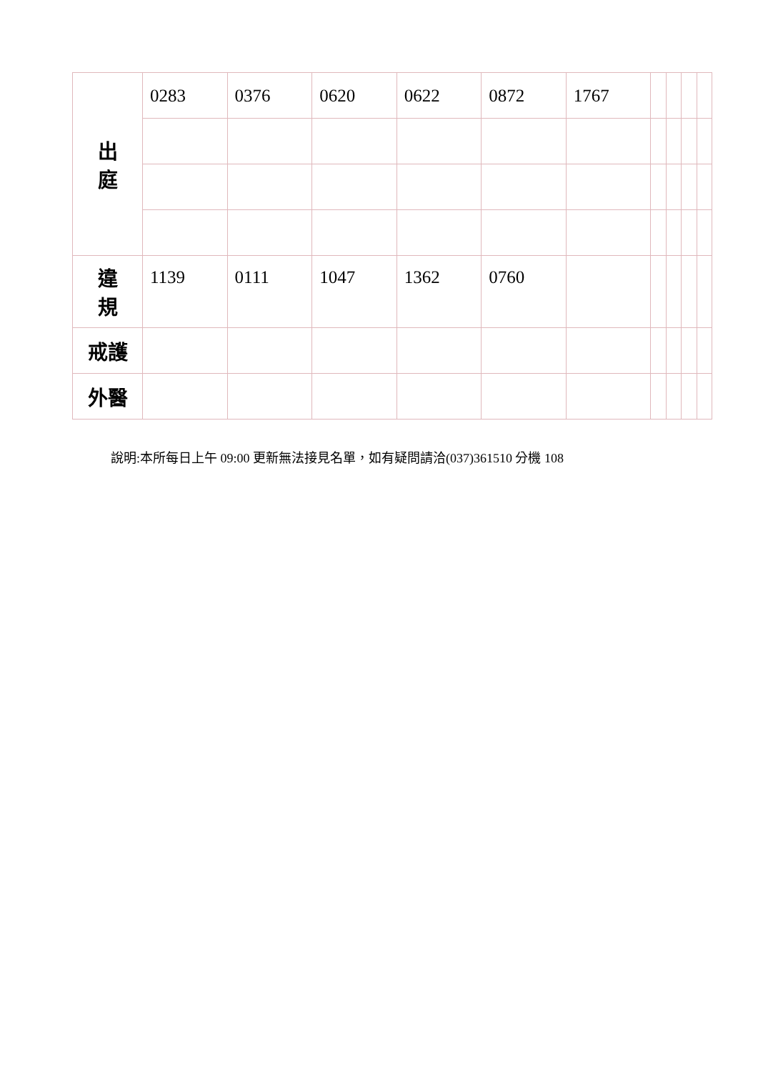| 出 庭 | 0283 | 0376 | 0620 | 0622 | 0872 | 1767 | | | | |
| 違 規 | 1139 | 0111 | 1047 | 1362 | 0760 | | | | | |
| 戒護 | | | | | | | | | | |
| 外醫 | | | | | | | | | | |
說明:本所每日上午 09:00 更新無法接見名單，如有疑問請洽(037)361510 分機 108